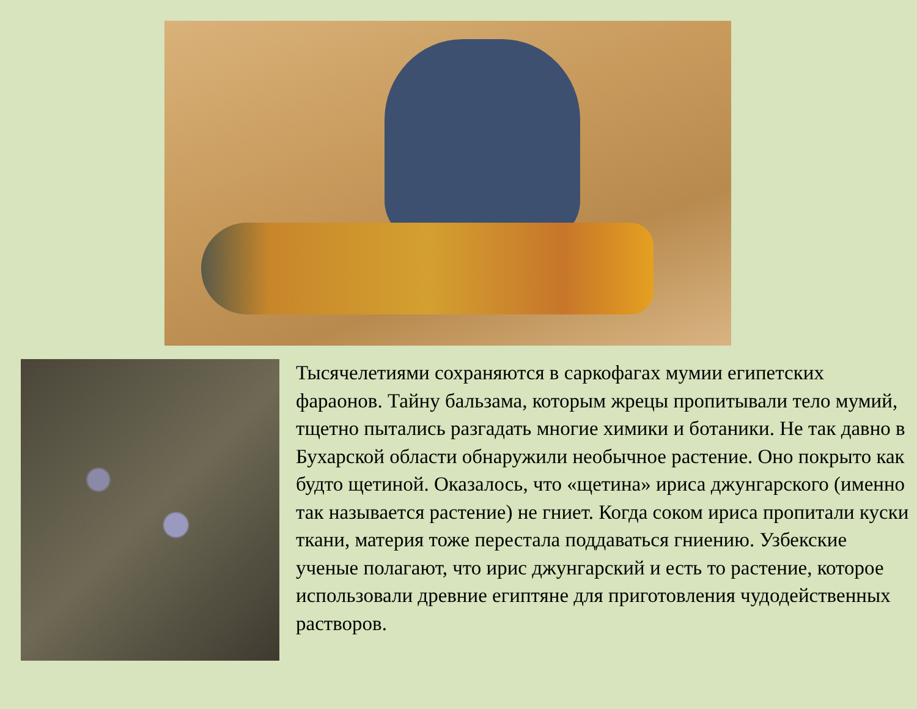Тысячелетиями сохраняются в саркофагах мумии египетских фараонов. Тайну бальзама, которым жрецы пропитывали тело мумий, тщетно пытались разгадать многие химики и ботаники. Не так давно в Бухарской области обнаружили необычное растение. Оно покрыто как будто щетиной. Оказалось, что «щетина» ириса джунгарского (именно так называется растение) не гниет. Когда соком ириса пропитали куски ткани, материя тоже перестала поддаваться гниению. Узбекские ученые полагают, что ирис джунгарский и есть то растение, которое использовали древние египтяне для приготовления чудодейственных растворов.